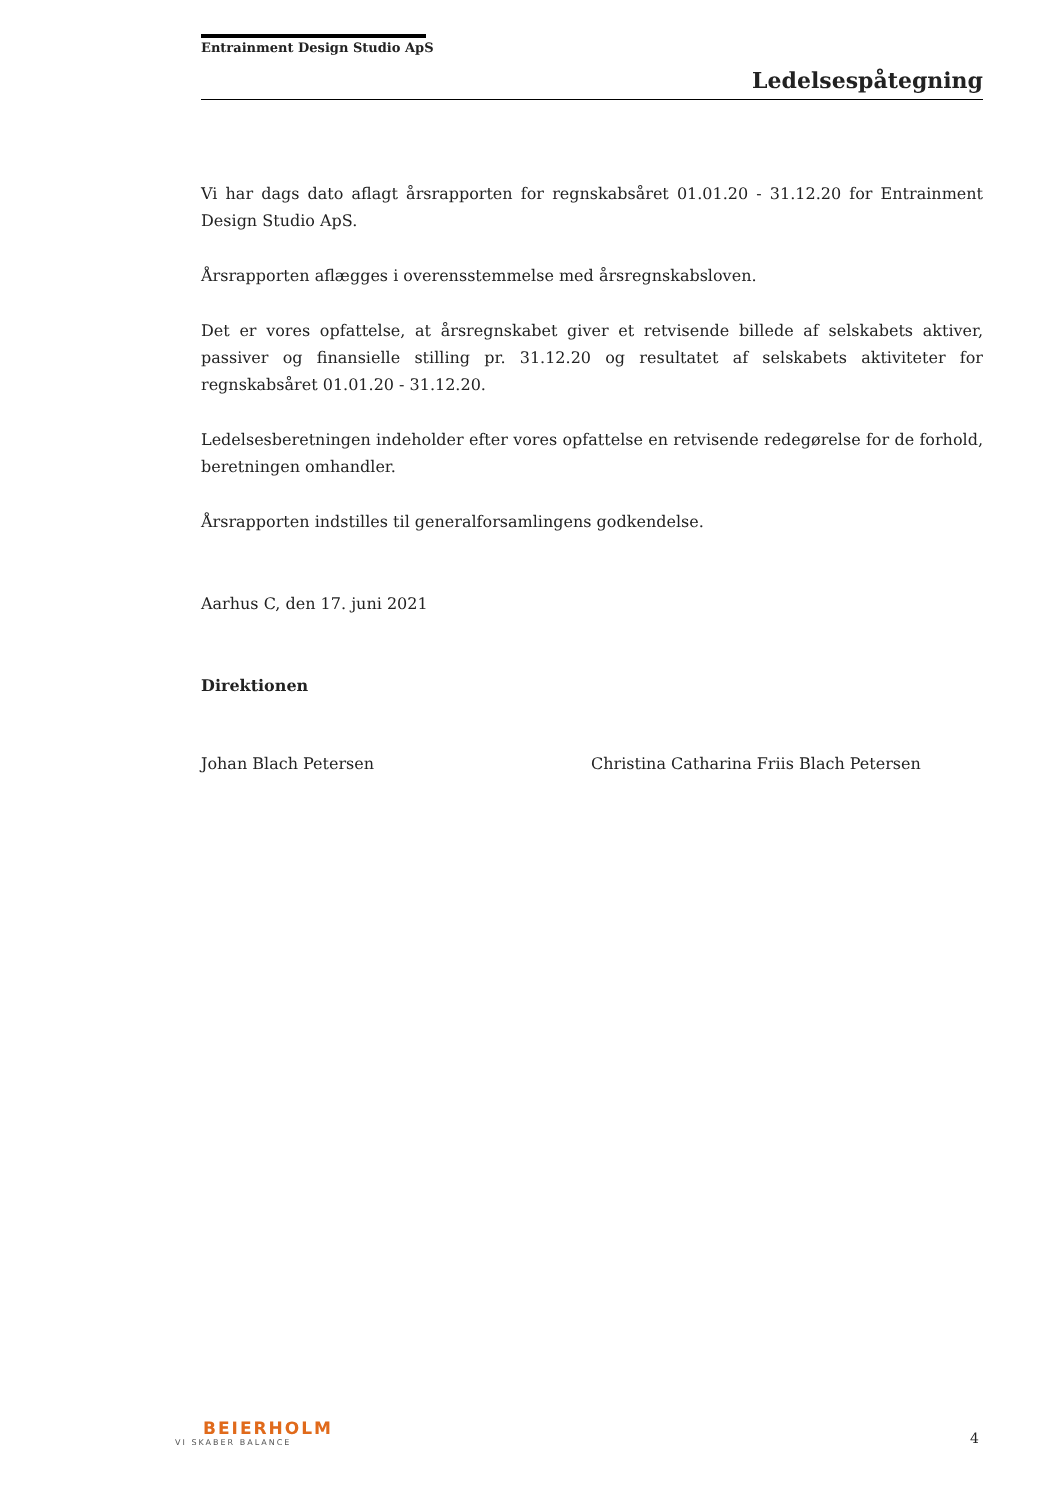Entrainment Design Studio ApS
Ledelsespåtegning
Vi har dags dato aflagt årsrapporten for regnskabsåret 01.01.20 - 31.12.20 for Entrainment Design Studio ApS.
Årsrapporten aflægges i overensstemmelse med årsregnskabsloven.
Det er vores opfattelse, at årsregnskabet giver et retvisende billede af selskabets aktiver, passiver og finansielle stilling pr. 31.12.20 og resultatet af selskabets aktiviteter for regnskabsåret 01.01.20 - 31.12.20.
Ledelsesberetningen indeholder efter vores opfattelse en retvisende redegørelse for de forhold, beretningen omhandler.
Årsrapporten indstilles til generalforsamlingens godkendelse.
Aarhus C, den 17. juni 2021
Direktionen
Johan Blach Petersen Christina Catharina Friis Blach Petersen
BEIERHOLM
VI SKABER BALANCE
4